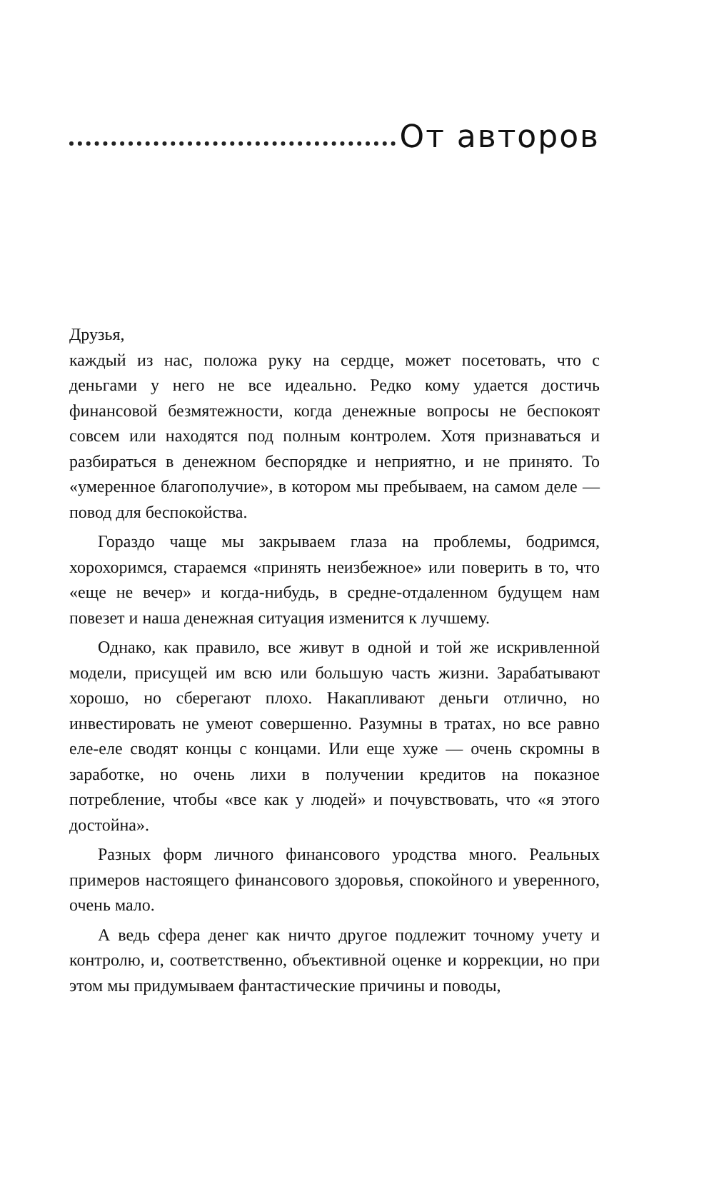От авторов
Друзья,
каждый из нас, положа руку на сердце, может посетовать, что с деньгами у него не все идеально. Редко кому удается достичь финансовой безмятежности, когда денежные вопросы не беспокоят совсем или находятся под полным контролем. Хотя признаваться и разбираться в денежном беспорядке и неприятно, и не принято. То «умеренное благополучие», в котором мы пребываем, на самом деле — повод для беспокойства.
Гораздо чаще мы закрываем глаза на проблемы, бодримся, хорохоримся, стараемся «принять неизбежное» или поверить в то, что «еще не вечер» и когда-нибудь, в средне-отдаленном будущем нам повезет и наша денежная ситуация изменится к лучшему.
Однако, как правило, все живут в одной и той же искривленной модели, присущей им всю или большую часть жизни. Зарабатывают хорошо, но сберегают плохо. Накапливают деньги отлично, но инвестировать не умеют совершенно. Разумны в тратах, но все равно еле-еле сводят концы с концами. Или еще хуже — очень скромны в заработке, но очень лихи в получении кредитов на показное потребление, чтобы «все как у людей» и почувствовать, что «я этого достойна».
Разных форм личного финансового уродства много. Реальных примеров настоящего финансового здоровья, спокойного и уверенного, очень мало.
А ведь сфера денег как ничто другое подлежит точному учету и контролю, и, соответственно, объективной оценке и коррекции, но при этом мы придумываем фантастические причины и поводы,